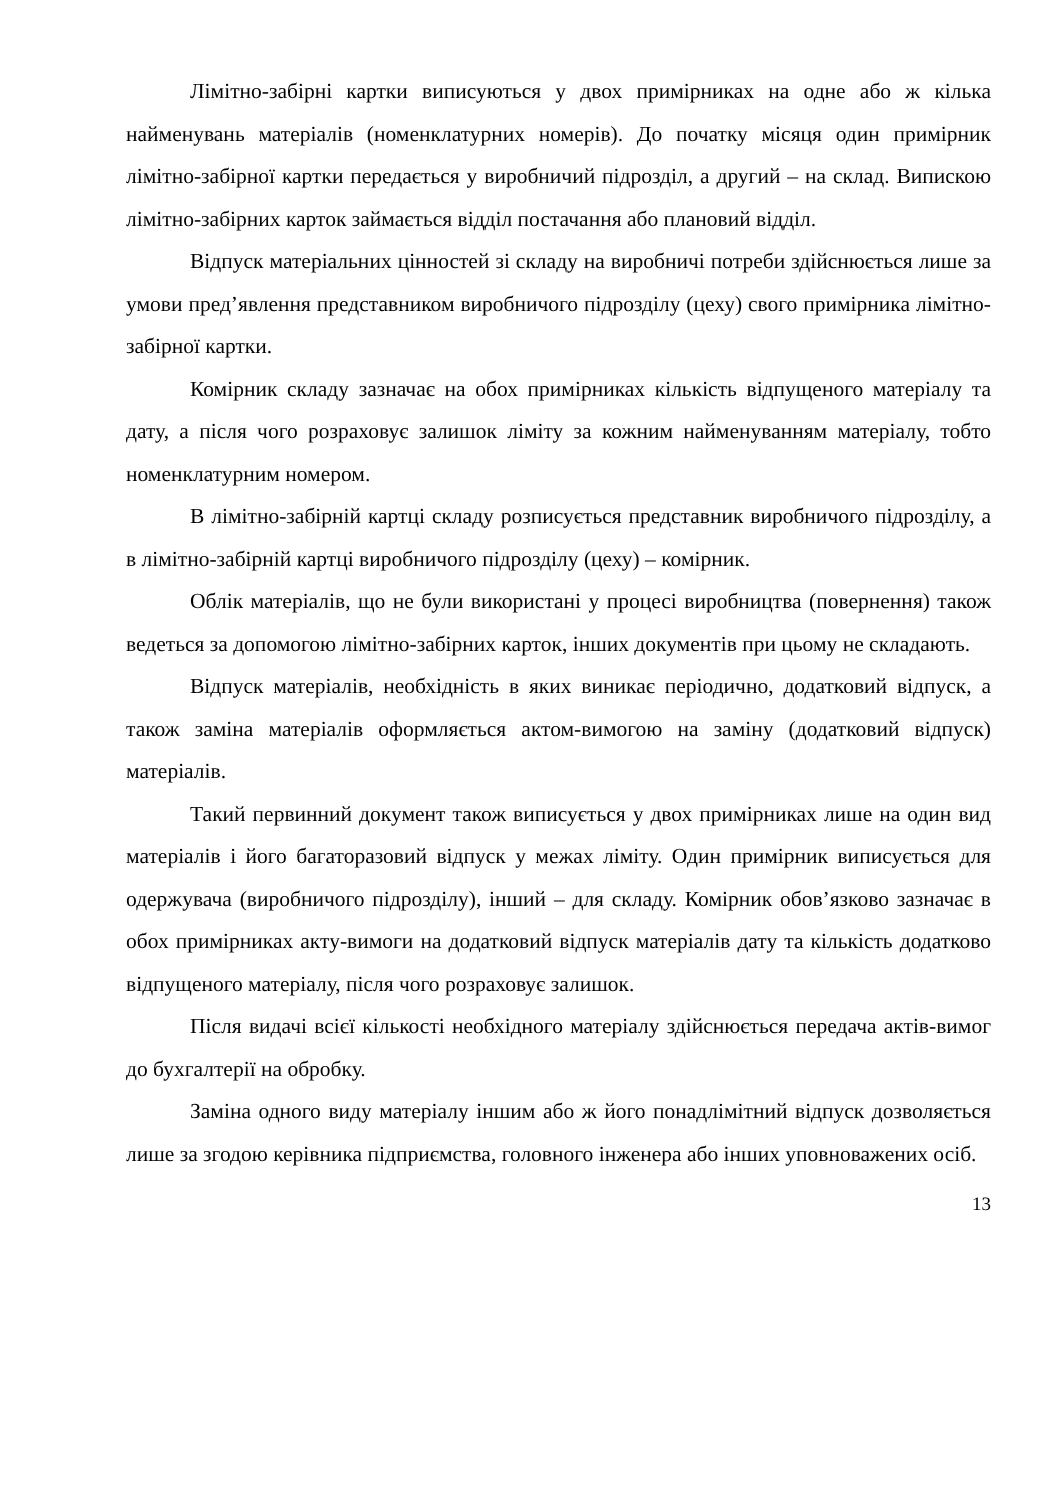Лімітно-забірні картки виписуються у двох примірниках на одне або ж кілька найменувань матеріалів (номенклатурних номерів). До початку місяця один примірник лімітно-забірної картки передається у виробничий підрозділ, а другий – на склад. Випискою лімітно-забірних карток займається відділ постачання або плановий відділ.
Відпуск матеріальних цінностей зі складу на виробничі потреби здійснюється лише за умови пред’явлення представником виробничого підрозділу (цеху) свого примірника лімітно-забірної картки.
Комірник складу зазначає на обох примірниках кількість відпущеного матеріалу та дату, а після чого розраховує залишок ліміту за кожним найменуванням матеріалу, тобто номенклатурним номером.
В лімітно-забірній картці складу розписується представник виробничого підрозділу, а в лімітно-забірній картці виробничого підрозділу (цеху) – комірник.
Облік матеріалів, що не були використані у процесі виробництва (повернення) також ведеться за допомогою лімітно-забірних карток, інших документів при цьому не складають.
Відпуск матеріалів, необхідність в яких виникає періодично, додатковий відпуск, а також заміна матеріалів оформляється актом-вимогою на заміну (додатковий відпуск) матеріалів.
Такий первинний документ також виписується у двох примірниках лише на один вид матеріалів і його багаторазовий відпуск у межах ліміту. Один примірник виписується для одержувача (виробничого підрозділу), інший – для складу. Комірник обов’язково зазначає в обох примірниках акту-вимоги на додатковий відпуск матеріалів дату та кількість додатково відпущеного матеріалу, після чого розраховує залишок.
Після видачі всієї кількості необхідного матеріалу здійснюється передача актів-вимог до бухгалтерії на обробку.
Заміна одного виду матеріалу іншим або ж його понадлімітний відпуск дозволяється лише за згодою керівника підприємства, головного інженера або інших уповноважених осіб.
13